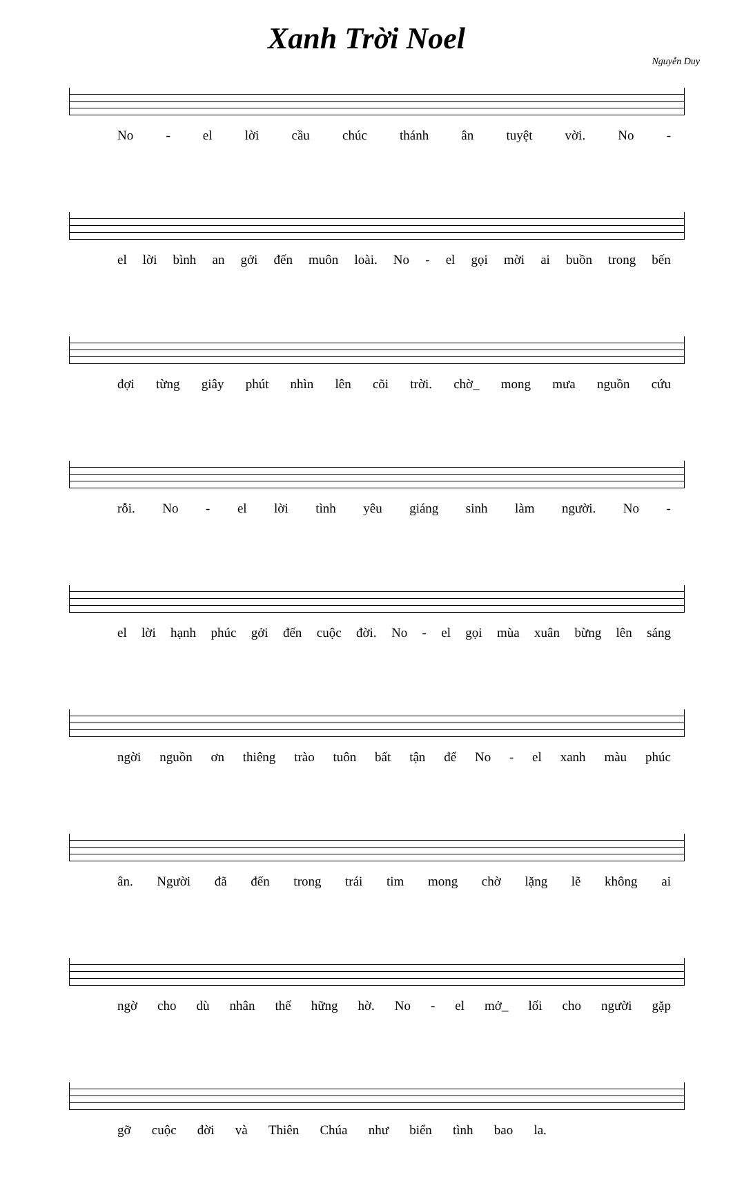Xanh Trời Noel
Nguyễn Duy
No - el lời cầu chúc thánh ân tuyệt vời. No -
el lời bình an gởi đến muôn loài. No - el gọi mời ai buồn trong bến
đợi từng giây phút nhìn lên cõi trời. chờ_ mong mưa nguồn cứu
rỗi. No - el lời tình yêu giáng sinh làm người. No -
el lời hạnh phúc gởi đến cuộc đời. No - el gọi mùa xuân bừng lên sáng
ngời nguồn ơn thiêng trào tuôn bất tận để No - el xanh màu phúc
ân. Người đã đến trong trái tim mong chờ lặng lẽ không ai
ngờ cho dù nhân thế hững hờ. No - el mở_ lối cho người gặp
gỡ cuộc đời và Thiên Chúa như biển tình bao la.